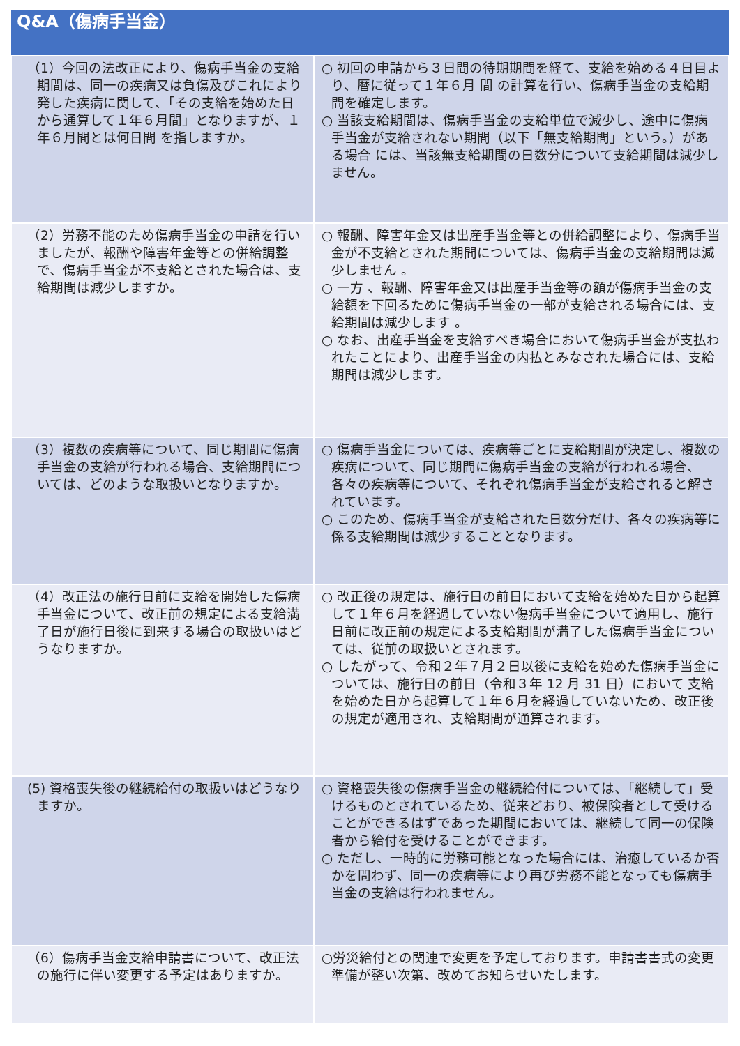| Q&A（傷病手当金） | |
| --- | --- |
| （1）今回の法改正により、傷病手当金の支給期間は、同一の疾病又は負傷及びこれにより発した疾病に関して、「その支給を始めた日から通算して１年６月間」となりますが、１年６月間とは何日間 を指しますか。 | ○ 初回の申請から３日間の待期期間を経て、支給を始める４日目より、暦に従って１年６月 間 の計算を行い、傷病手当金の支給期間を確定します。 ○ 当該支給期間は、傷病手当金の支給単位で減少し、途中に傷病手当金が支給されない期間（以下「無支給期間」という。）がある場合 には、当該無支給期間の日数分について支給期間は減少しません。 |
| （2）労務不能のため傷病手当金の申請を行いましたが、報酬や障害年金等との併給調整で、傷病手当金が不支給とされた場合は、支給期間は減少しますか。 | ○ 報酬、障害年金又は出産手当金等との併給調整により、傷病手当金が不支給とされた期間については、傷病手当金の支給期間は減少しません 。 ○ 一方 、報酬、障害年金又は出産手当金等の額が傷病手当金の支給額を下回るために傷病手当金の一部が支給される場合には、支給期間は減少します 。 ○ なお、出産手当金を支給すべき場合において傷病手当金が支払われたことにより、出産手当金の内払とみなされた場合には、支給期間は減少します。 |
| （3）複数の疾病等について、同じ期間に傷病手当金の支給が行われる場合、支給期間については、どのような取扱いとなりますか。 | ○ 傷病手当金については、疾病等ごとに支給期間が決定し、複数の疾病について、同じ期間に傷病手当金の支給が行われる場合、各々の疾病等について、それぞれ傷病手当金が支給されると解されています。 ○ このため、傷病手当金が支給された日数分だけ、各々の疾病等に係る支給期間は減少することとなります。 |
| （4）改正法の施行日前に支給を開始した傷病手当金について、改正前の規定による支給満了日が施行日後に到来する場合の取扱いはどうなりますか。 | ○ 改正後の規定は、施行日の前日において支給を始めた日から起算して１年６月を経過していない傷病手当金について適用し、施行日前に改正前の規定による支給期間が満了した傷病手当金については、従前の取扱いとされます。 ○ したがって、令和２年７月２日以後に支給を始めた傷病手当金については、施行日の前日（令和３年 12 月 31 日）において 支給を始めた日から起算して１年６月を経過していないため、改正後の規定が適用され、支給期間が通算されます。 |
| (5) 資格喪失後の継続給付の取扱いはどうなりますか。 | ○ 資格喪失後の傷病手当金の継続給付については、「継続して」受けるものとされているため、従来どおり、被保険者として受けることができるはずであった期間においては、継続して同一の保険者から給付を受けることができます。 ○ ただし、一時的に労務可能となった場合には、治癒しているか否かを問わず、同一の疾病等により再び労務不能となっても傷病手当金の支給は行われません。 |
| （6）傷病手当金支給申請書について、改正法の施行に伴い変更する予定はありますか。 | ○労災給付との関連で変更を予定しております。申請書書式の変更準備が整い次第、改めてお知らせいたします。 |